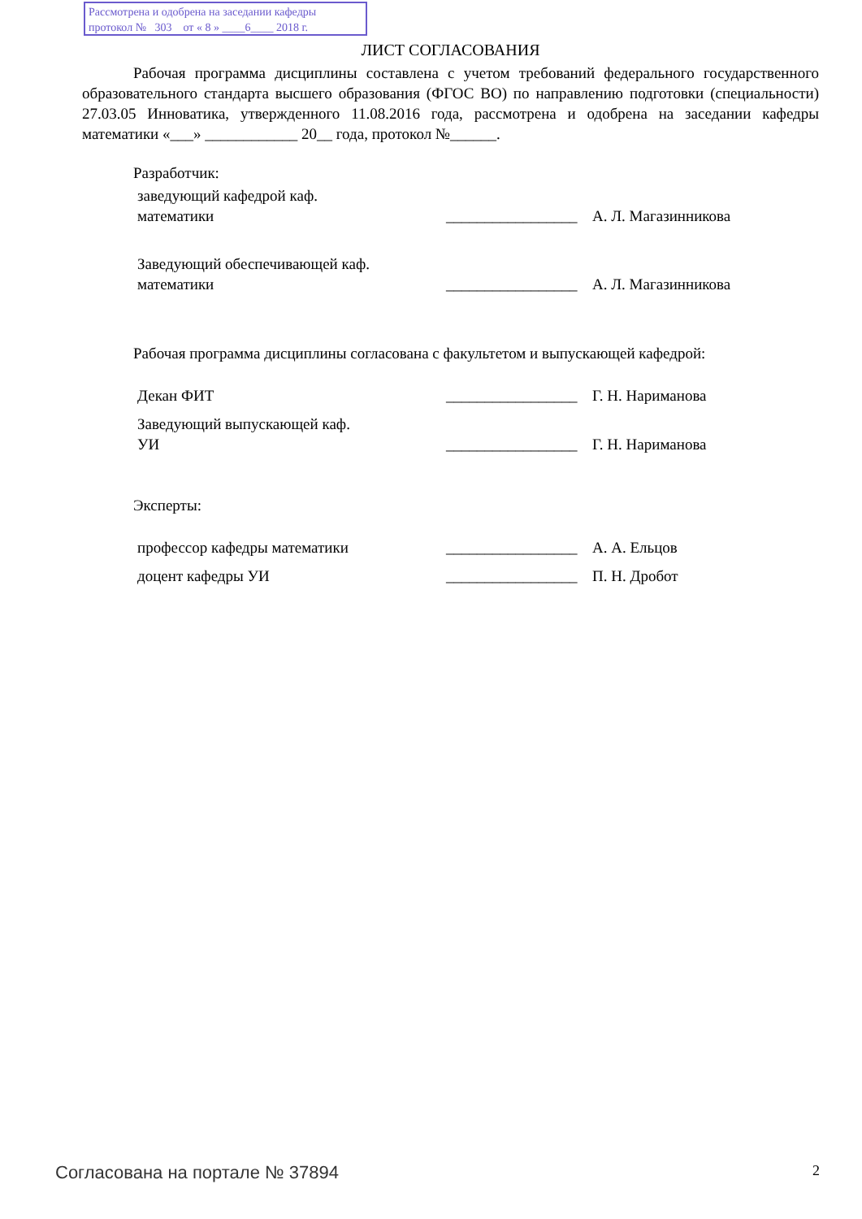Рассмотрена и одобрена на заседании кафедры
протокол № 303 от « 8 » ____6____ 2018 г.
ЛИСТ СОГЛАСОВАНИЯ
Рабочая программа дисциплины составлена с учетом требований федерального государственного образовательного стандарта высшего образования (ФГОС ВО) по направлению подготовки (специальности) 27.03.05 Инноватика, утвержденного 11.08.2016 года, рассмотрена и одобрена на заседании кафедры математики «___» ____________ 20__ года, протокол №______.
Разработчик:
| заведующий кафедрой каф. математики | _________________ | А. Л. Магазинникова |
| Заведующий обеспечивающей каф. математики | _________________ | А. Л. Магазинникова |
Рабочая программа дисциплины согласована с факультетом и выпускающей кафедрой:
| Декан ФИТ | _________________ | Г. Н. Нариманова |
| Заведующий выпускающей каф. УИ | _________________ | Г. Н. Нариманова |
Эксперты:
| профессор кафедры математики | _________________ | А. А. Ельцов |
| доцент кафедры УИ | _________________ | П. Н. Дробот |
Согласована на портале № 37894 2